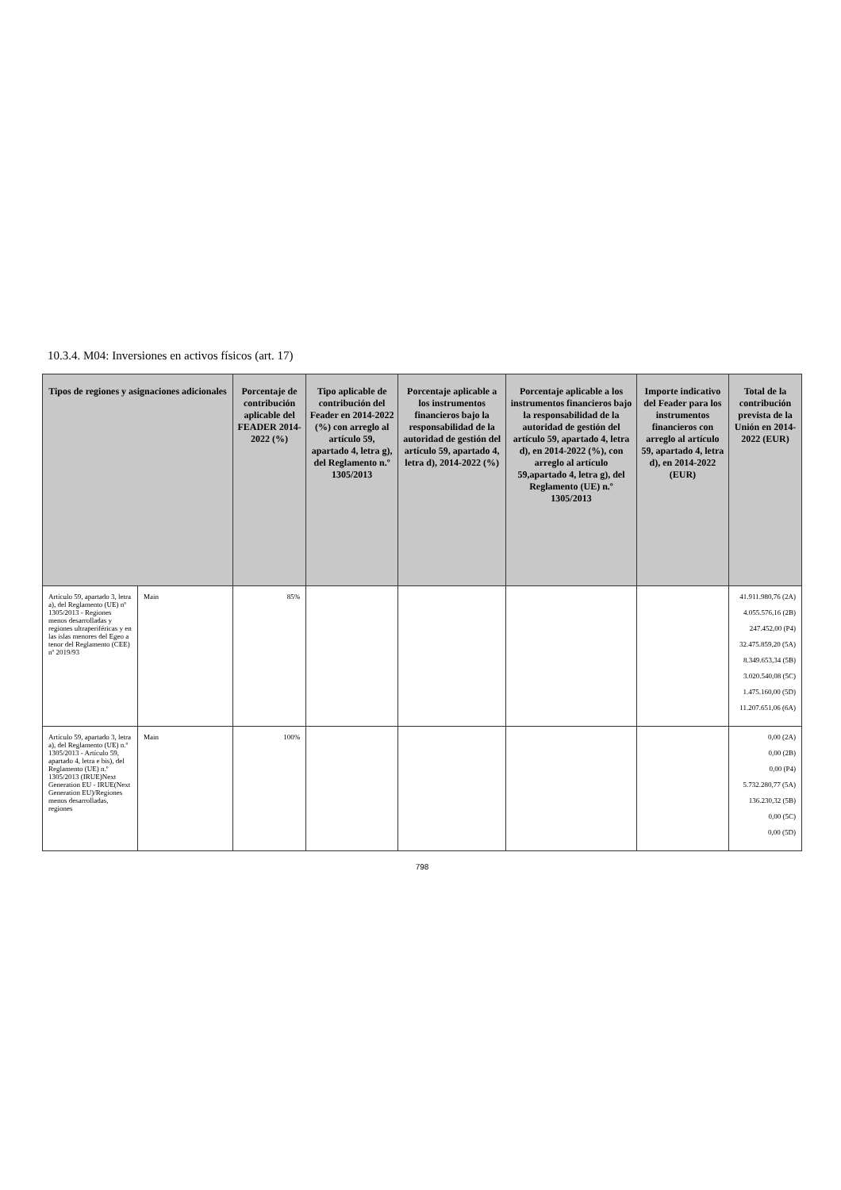10.3.4. M04: Inversiones en activos físicos (art. 17)
| Tipos de regiones y asignaciones adicionales | | Porcentaje de contribución aplicable del FEADER 2014-2022 (%) | Tipo aplicable de contribución del Feader en 2014-2022 (%) con arreglo al artículo 59, apartado 4, letra g), del Reglamento n.º 1305/2013 | Porcentaje aplicable a los instrumentos financieros bajo la responsabilidad de la autoridad de gestión del artículo 59, apartado 4, letra d), 2014-2022 (%) | Porcentaje aplicable a los instrumentos financieros bajo la responsabilidad de la autoridad de gestión del artículo 59, apartado 4, letra d), en 2014-2022 (%), con arreglo al artículo 59,apartado 4, letra g), del Reglamento (UE) n.º 1305/2013 | Importe indicativo del Feader para los instrumentos financieros con arreglo al artículo 59, apartado 4, letra d), en 2014-2022 (EUR) | Total de la contribución prevista de la Unión en 2014-2022 (EUR) |
| --- | --- | --- | --- | --- | --- | --- | --- |
| Artículo 59, apartado 3, letra a), del Reglamento (UE) nº 1305/2013 - Regiones menos desarrolladas y regiones ultraperiféricas y en las islas menores del Egeo a tenor del Reglamento (CEE) nº 2019/93 | Main | 85% | | | | | 41.911.980,76 (2A) 4.055.576,16 (2B) 247.452,00 (P4) 32.475.859,20 (5A) 8.349.653,34 (5B) 3.020.540,08 (5C) 1.475.160,00 (5D) 11.207.651,06 (6A) |
| Artículo 59, apartado 3, letra a), del Reglamento (UE) n.º 1305/2013 - Artículo 59, apartado 4, letra e bis), del Reglamento (UE) n.º 1305/2013 (IRUE)Next Generation EU - IRUE(Next Generation EU)/Regiones menos desarrolladas, regiones | Main | 100% | | | | | 0,00 (2A) 0,00 (2B) 0,00 (P4) 5.732.280,77 (5A) 136.230,32 (5B) 0,00 (5C) 0,00 (5D) |
798